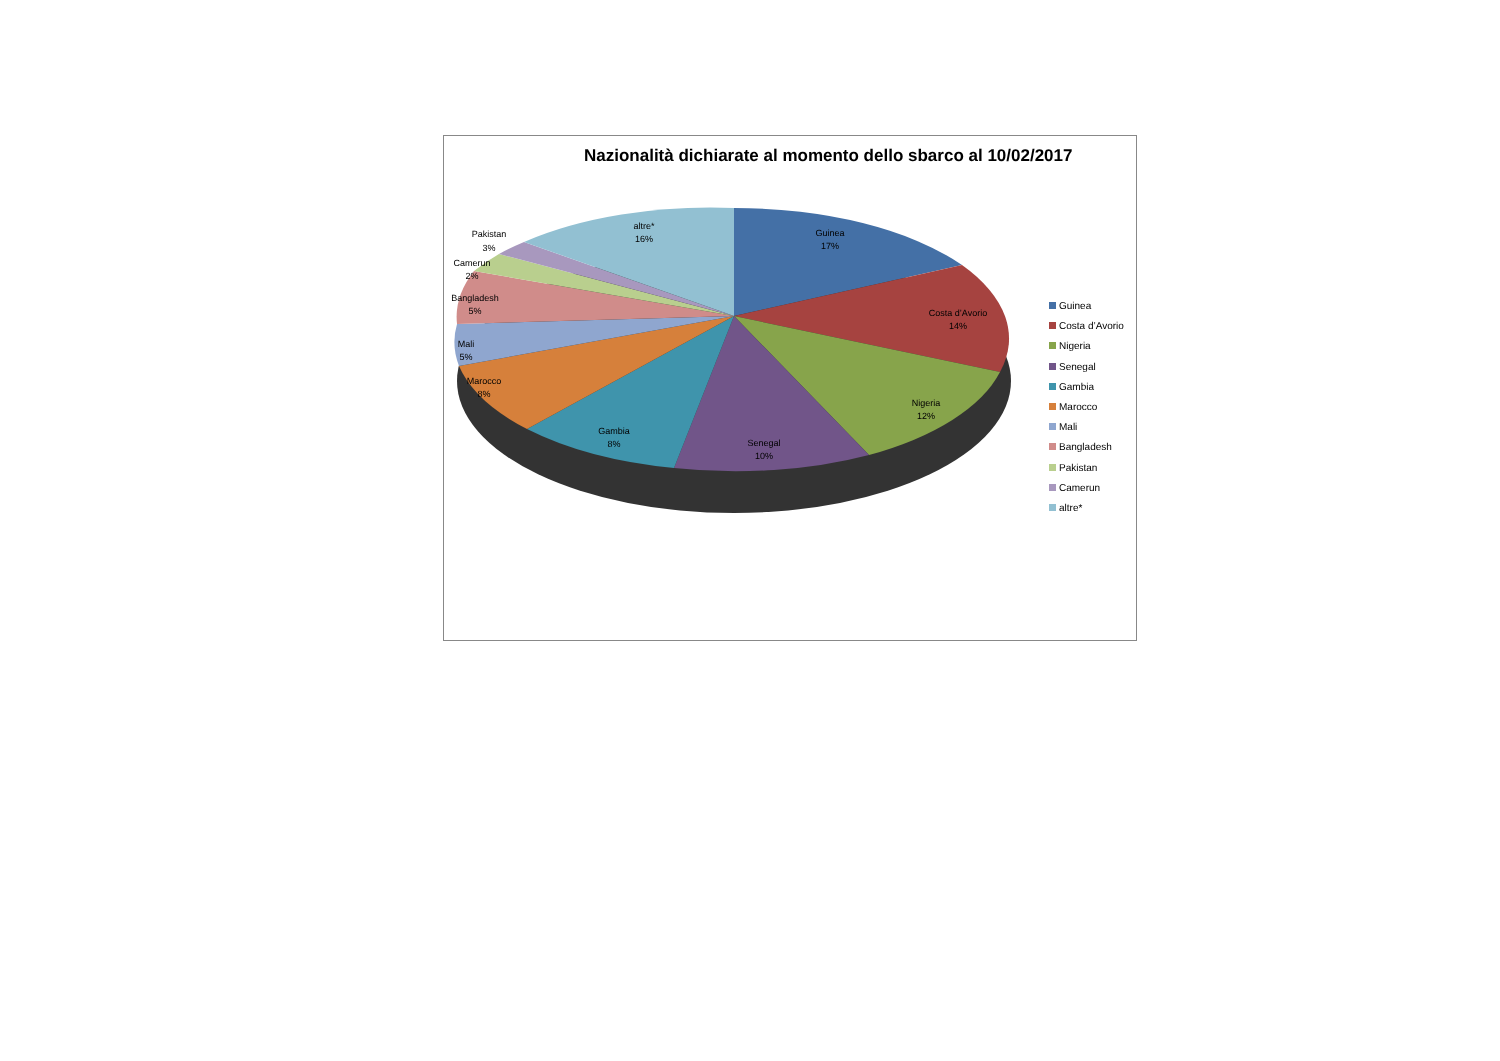Nazionalità dichiarate al momento dello sbarco al 10/02/2017
Guinea
17%
Costa d’Avorio
14%
Nigeria
12%
Senegal
10%
Gambia
8%
Marocco
8%
Mali
5%
Bangladesh
5%
Camerun
2%
Pakistan
3%
altre*
16%
Guinea
Costa d’Avorio
Nigeria
Senegal
Gambia
Marocco
Mali
Bangladesh
Pakistan
Camerun
altre*